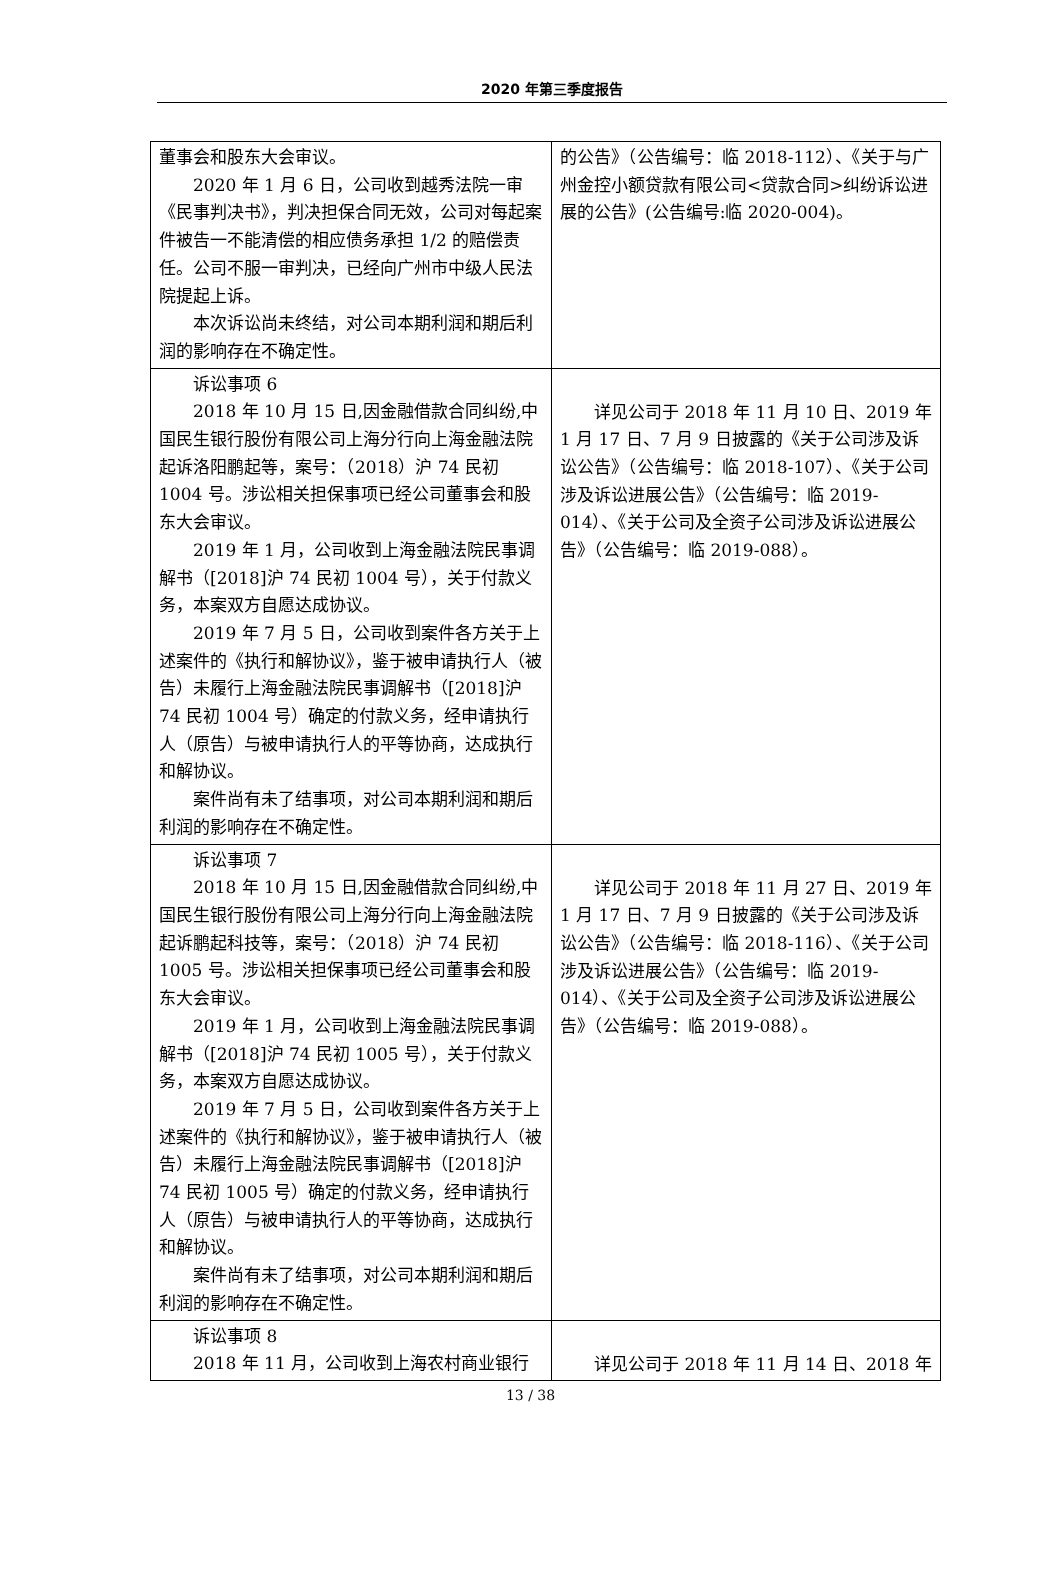2020 年第三季度报告
| 董事会和股东大会审议。 2020 年 1 月 6 日，公司收到越秀法院一审《民事判决书》，判决担保合同无效，公司对每起案件被告一不能清偿的相应债务承担 1/2 的赔偿责任。公司不服一审判决，已经向广州市中级人民法院提起上诉。 本次诉讼尚未终结，对公司本期利润和期后利润的影响存在不确定性。 | 的公告》（公告编号：临 2018-112）、《关于与广州金控小额贷款有限公司<贷款合同>纠纷诉讼进展的公告》(公告编号:临 2020-004)。 |
| 诉讼事项 6 2018 年 10 月 15 日,因金融借款合同纠纷,中国民生银行股份有限公司上海分行向上海金融法院起诉洛阳鹏起等，案号：（2018）沪 74 民初 1004 号。涉讼相关担保事项已经公司董事会和股东大会审议。 2019 年 1 月，公司收到上海金融法院民事调解书（[2018]沪 74 民初 1004 号），关于付款义务，本案双方自愿达成协议。 2019 年 7 月 5 日，公司收到案件各方关于上述案件的《执行和解协议》，鉴于被申请执行人（被告）未履行上海金融法院民事调解书（[2018]沪 74 民初 1004 号）确定的付款义务，经申请执行人（原告）与被申请执行人的平等协商，达成执行和解协议。 案件尚有未了结事项，对公司本期利润和期后利润的影响存在不确定性。 | 详见公司于 2018 年 11 月 10 日、2019 年 1 月 17 日、7 月 9 日披露的《关于公司涉及诉讼公告》（公告编号：临 2018-107）、《关于公司涉及诉讼进展公告》（公告编号：临 2019-014）、《关于公司及全资子公司涉及诉讼进展公告》（公告编号：临 2019-088）。 |
| 诉讼事项 7 2018 年 10 月 15 日,因金融借款合同纠纷,中国民生银行股份有限公司上海分行向上海金融法院起诉鹏起科技等，案号：（2018）沪 74 民初 1005 号。涉讼相关担保事项已经公司董事会和股东大会审议。 2019 年 1 月，公司收到上海金融法院民事调解书（[2018]沪 74 民初 1005 号），关于付款义务，本案双方自愿达成协议。 2019 年 7 月 5 日，公司收到案件各方关于上述案件的《执行和解协议》，鉴于被申请执行人（被告）未履行上海金融法院民事调解书（[2018]沪 74 民初 1005 号）确定的付款义务，经申请执行人（原告）与被申请执行人的平等协商，达成执行和解协议。 案件尚有未了结事项，对公司本期利润和期后利润的影响存在不确定性。 | 详见公司于 2018 年 11 月 27 日、2019 年 1 月 17 日、7 月 9 日披露的《关于公司涉及诉讼公告》（公告编号：临 2018-116）、《关于公司涉及诉讼进展公告》（公告编号：临 2019-014）、《关于公司及全资子公司涉及诉讼进展公告》（公告编号：临 2019-088）。 |
| 诉讼事项 8 2018 年 11 月，公司收到上海农村商业银行 | 详见公司于 2018 年 11 月 14 日、2018 年 |
13 / 38